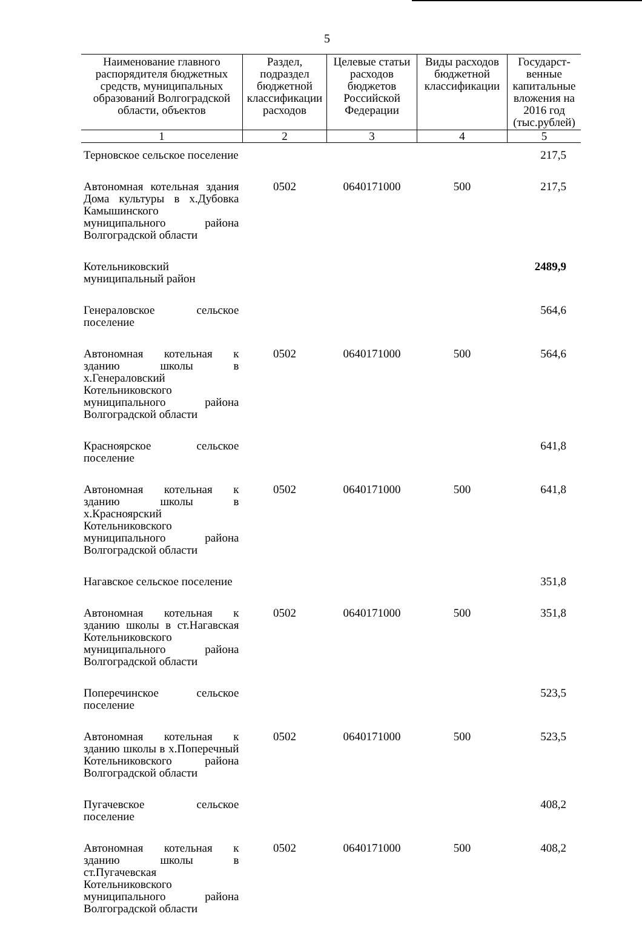5
| Наименование главного распорядителя бюджетных средств, муниципальных образований Волгоградской области, объектов | Раздел, подраздел бюджетной классификации расходов | Целевые статьи расходов бюджетов Российской Федерации | Виды расходов бюджетной классификации | Государст-венные капитальные вложения на 2016 год (тыс.рублей) |
| --- | --- | --- | --- | --- |
| 1 | 2 | 3 | 4 | 5 |
| Терновское сельское поселение | | | | 217,5 |
| Автономная котельная здания Дома культуры в х.Дубовка Камышинского муниципального района Волгоградской области | 0502 | 0640171000 | 500 | 217,5 |
| Котельниковский муниципальный район | | | | 2489,9 |
| Генераловское сельское поселение | | | | 564,6 |
| Автономная котельная к зданию школы в х.Генераловский Котельниковского муниципального района Волгоградской области | 0502 | 0640171000 | 500 | 564,6 |
| Красноярское сельское поселение | | | | 641,8 |
| Автономная котельная к зданию школы в х.Красноярский Котельниковского муниципального района Волгоградской области | 0502 | 0640171000 | 500 | 641,8 |
| Нагавское сельское поселение | | | | 351,8 |
| Автономная котельная к зданию школы в ст.Нагавская Котельниковского муниципального района Волгоградской области | 0502 | 0640171000 | 500 | 351,8 |
| Поперечинское сельское поселение | | | | 523,5 |
| Автономная котельная к зданию школы в х.Поперечный Котельниковского района Волгоградской области | 0502 | 0640171000 | 500 | 523,5 |
| Пугачевское сельское поселение | | | | 408,2 |
| Автономная котельная к зданию школы в ст.Пугачевская Котельниковского муниципального района Волгоградской области | 0502 | 0640171000 | 500 | 408,2 |